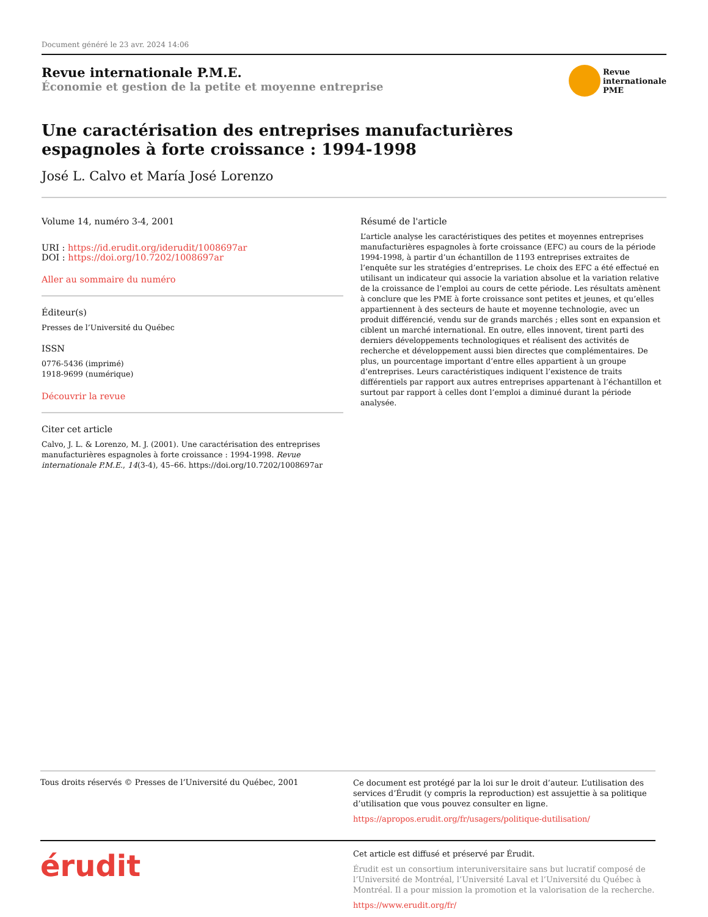Document généré le 23 avr. 2024 14:06
Revue internationale P.M.E.
Économie et gestion de la petite et moyenne entreprise
Revue
internationale
PME
Une caractérisation des entreprises manufacturières
espagnoles à forte croissance : 1994-1998
José L. Calvo et María José Lorenzo
Volume 14, numéro 3-4, 2001
URI : https://id.erudit.org/iderudit/1008697ar
DOI : https://doi.org/10.7202/1008697ar
Aller au sommaire du numéro
Éditeur(s)
Presses de l’Université du Québec
ISSN
0776-5436 (imprimé)
1918-9699 (numérique)
Découvrir la revue
Citer cet article
Calvo, J. L. & Lorenzo, M. J. (2001). Une caractérisation des entreprises manufacturières espagnoles à forte croissance : 1994-1998. Revue internationale P.M.E., 14(3-4), 45–66. https://doi.org/10.7202/1008697ar
Résumé de l'article
L’article analyse les caractéristiques des petites et moyennes entreprises manufacturières espagnoles à forte croissance (EFC) au cours de la période 1994-1998, à partir d’un échantillon de 1193 entreprises extraites de l’enquête sur les stratégies d’entreprises. Le choix des EFC a été effectué en utilisant un indicateur qui associe la variation absolue et la variation relative de la croissance de l’emploi au cours de cette période. Les résultats amènent à conclure que les PME à forte croissance sont petites et jeunes, et qu’elles appartiennent à des secteurs de haute et moyenne technologie, avec un produit différencié, vendu sur de grands marchés ; elles sont en expansion et ciblent un marché international. En outre, elles innovent, tirent parti des derniers développements technologiques et réalisent des activités de recherche et développement aussi bien directes que complémentaires. De plus, un pourcentage important d’entre elles appartient à un groupe d’entreprises. Leurs caractéristiques indiquent l’existence de traits différentiels par rapport aux autres entreprises appartenant à l’échantillon et surtout par rapport à celles dont l’emploi a diminué durant la période analysée.
Tous droits réservés © Presses de l’Université du Québec, 2001
Ce document est protégé par la loi sur le droit d’auteur. L’utilisation des services d’Érudit (y compris la reproduction) est assujettie à sa politique d’utilisation que vous pouvez consulter en ligne.
https://apropos.erudit.org/fr/usagers/politique-dutilisation/
érudit
Cet article est diffusé et préservé par Érudit.
Érudit est un consortium interuniversitaire sans but lucratif composé de l’Université de Montréal, l’Université Laval et l’Université du Québec à Montréal. Il a pour mission la promotion et la valorisation de la recherche.
https://www.erudit.org/fr/